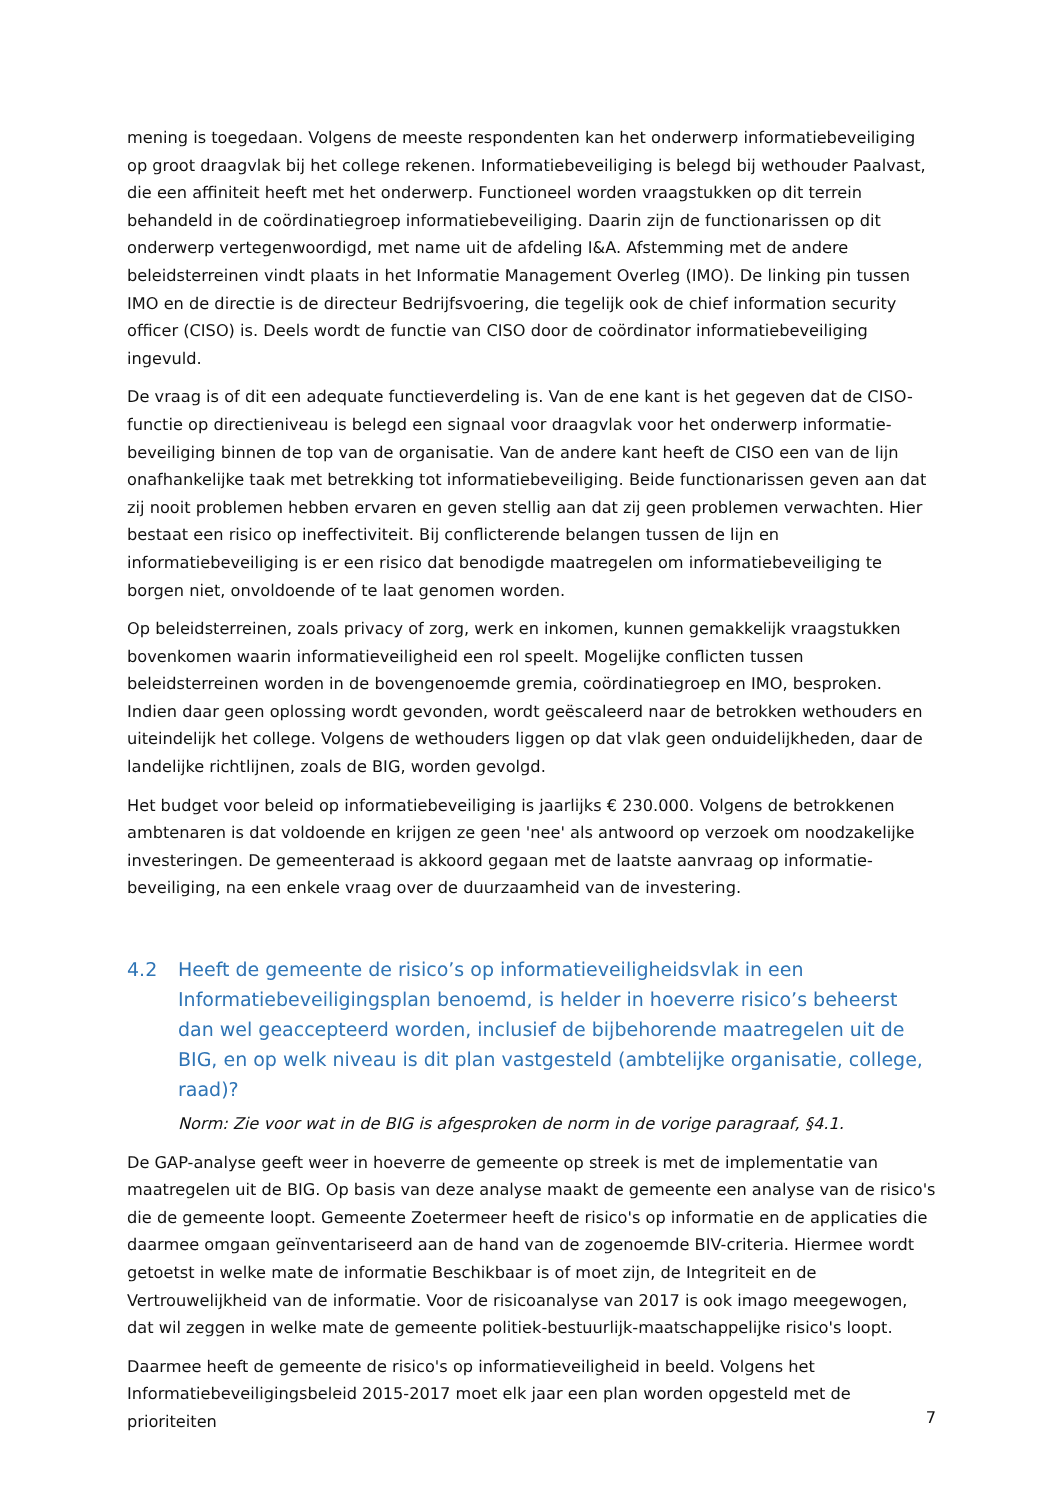mening is toegedaan. Volgens de meeste respondenten kan het onderwerp informatiebeveiliging op groot draagvlak bij het college rekenen. Informatiebeveiliging is belegd bij wethouder Paalvast, die een affiniteit heeft met het onderwerp. Functioneel worden vraagstukken op dit terrein behandeld in de coördinatiegroep informatiebeveiliging. Daarin zijn de functionarissen op dit onderwerp vertegenwoordigd, met name uit de afdeling I&A. Afstemming met de andere beleidsterreinen vindt plaats in het Informatie Management Overleg (IMO). De linking pin tussen IMO en de directie is de directeur Bedrijfsvoering, die tegelijk ook de chief information security officer (CISO) is. Deels wordt de functie van CISO door de coördinator informatiebeveiliging ingevuld.
De vraag is of dit een adequate functieverdeling is. Van de ene kant is het gegeven dat de CISO-functie op directieniveau is belegd een signaal voor draagvlak voor het onderwerp informatie-beveiliging binnen de top van de organisatie. Van de andere kant heeft de CISO een van de lijn onafhankelijke taak met betrekking tot informatiebeveiliging. Beide functionarissen geven aan dat zij nooit problemen hebben ervaren en geven stellig aan dat zij geen problemen verwachten. Hier bestaat een risico op ineffectiviteit. Bij conflicterende belangen tussen de lijn en informatiebeveiliging is er een risico dat benodigde maatregelen om informatiebeveiliging te borgen niet, onvoldoende of te laat genomen worden.
Op beleidsterreinen, zoals privacy of zorg, werk en inkomen, kunnen gemakkelijk vraagstukken bovenkomen waarin informatieveiligheid een rol speelt. Mogelijke conflicten tussen beleidsterreinen worden in de bovengenoemde gremia, coördinatiegroep en IMO, besproken. Indien daar geen oplossing wordt gevonden, wordt geëscaleerd naar de betrokken wethouders en uiteindelijk het college. Volgens de wethouders liggen op dat vlak geen onduidelijkheden, daar de landelijke richtlijnen, zoals de BIG, worden gevolgd.
Het budget voor beleid op informatiebeveiliging is jaarlijks € 230.000. Volgens de betrokkenen ambtenaren is dat voldoende en krijgen ze geen 'nee' als antwoord op verzoek om noodzakelijke investeringen. De gemeenteraad is akkoord gegaan met de laatste aanvraag op informatie-beveiliging, na een enkele vraag over de duurzaamheid van de investering.
4.2 Heeft de gemeente de risico’s op informatieveiligheidsvlak in een Informatiebeveiligingsplan benoemd, is helder in hoeverre risico’s beheerst dan wel geaccepteerd worden, inclusief de bijbehorende maatregelen uit de BIG, en op welk niveau is dit plan vastgesteld (ambtelijke organisatie, college, raad)?
Norm: Zie voor wat in de BIG is afgesproken de norm in de vorige paragraaf, §4.1.
De GAP-analyse geeft weer in hoeverre de gemeente op streek is met de implementatie van maatregelen uit de BIG. Op basis van deze analyse maakt de gemeente een analyse van de risico's die de gemeente loopt. Gemeente Zoetermeer heeft de risico's op informatie en de applicaties die daarmee omgaan geïnventariseerd aan de hand van de zogenoemde BIV-criteria. Hiermee wordt getoetst in welke mate de informatie Beschikbaar is of moet zijn, de Integriteit en de Vertrouwelijkheid van de informatie. Voor de risicoanalyse van 2017 is ook imago meegewogen, dat wil zeggen in welke mate de gemeente politiek-bestuurlijk-maatschappelijke risico's loopt.
Daarmee heeft de gemeente de risico's op informatieveiligheid in beeld. Volgens het Informatiebeveiligingsbeleid 2015-2017 moet elk jaar een plan worden opgesteld met de prioriteiten
7